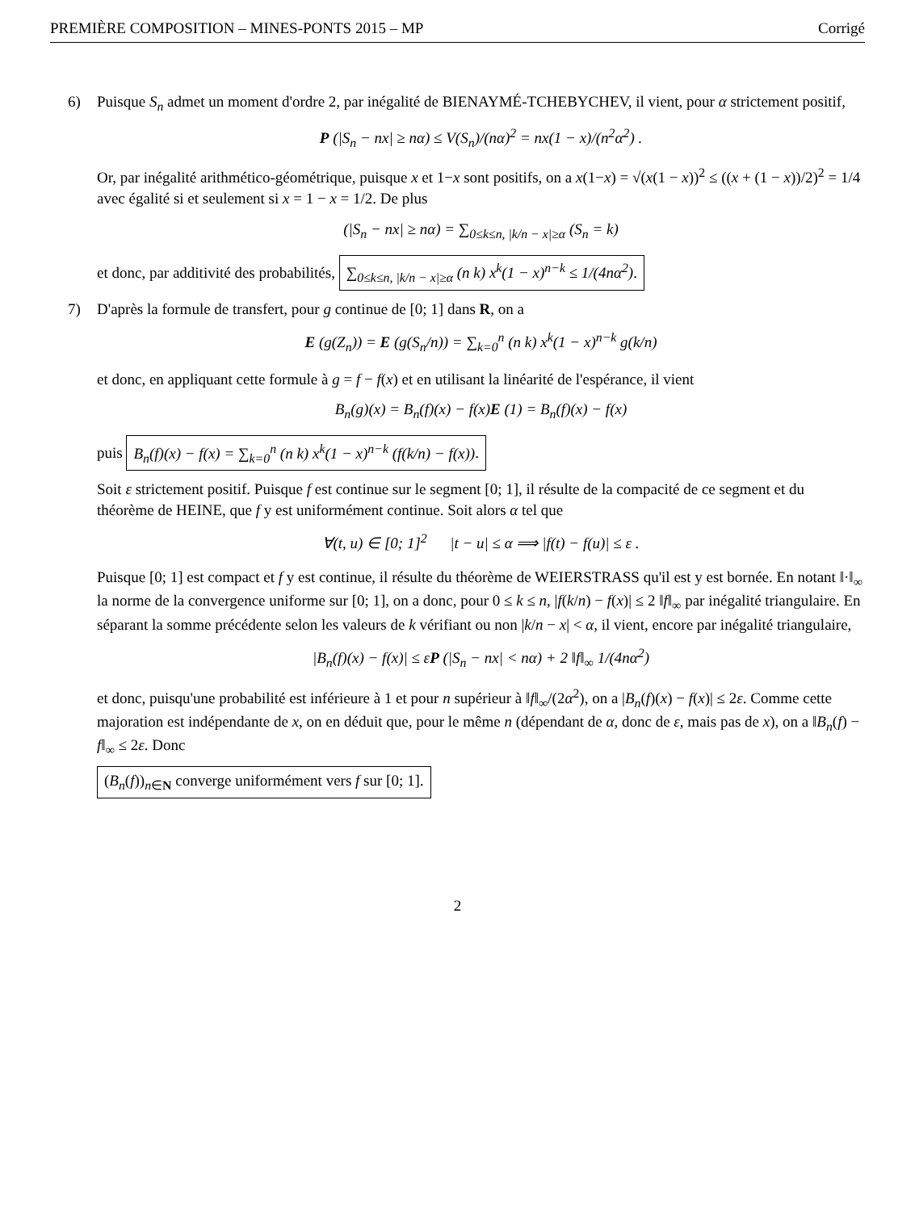PREMIÈRE COMPOSITION – MINES-PONTS 2015 – MP Corrigé
6) Puisque S<sub>n</sub> admet un moment d'ordre 2, par inégalité de BIENAYMÉ-TCHEBYCHEV, il vient, pour α strictement positif,
P (|S<sub>n</sub> − nx| ≥ nα) ≤ V(S<sub>n</sub>)/(nα)<sup>2</sup> = nx(1 − x)/(n<sup>2</sup>α<sup>2</sup>) .
Or, par inégalité arithmético-géométrique, puisque x et 1−x sont positifs, on a x(1−x) = √(x(1 − x))<sup>2</sup> ≤ ((x + (1 − x))/2)<sup>2</sup> = 1/4 avec égalité si et seulement si x = 1 − x = 1/2. De plus
(|S<sub>n</sub> − nx| ≥ nα) = ∑<sub>0≤k≤n, |k/n − x|≥α</sub> (S<sub>n</sub> = k)
et donc, par additivité des probabilités, ∑<sub>0≤k≤n, |k/n − x|≥α</sub> (n k) x<sup>k</sup>(1 − x)<sup>n−k</sup> ≤ 1/(4nα<sup>2</sup>).
7) D'après la formule de transfert, pour g continue de [0; 1] dans R, on a
E (g(Z<sub>n</sub>)) = E (g(S<sub>n</sub>/n)) = ∑<sub>k=0</sub><sup>n</sup> (n k) x<sup>k</sup>(1 − x)<sup>n−k</sup> g(k/n)
et donc, en appliquant cette formule à g = f − f(x) et en utilisant la linéarité de l'espérance, il vient
B<sub>n</sub>(g)(x) = B<sub>n</sub>(f)(x) − f(x)E (1) = B<sub>n</sub>(f)(x) − f(x)
puis B<sub>n</sub>(f)(x) − f(x) = ∑<sub>k=0</sub><sup>n</sup> (n k) x<sup>k</sup>(1 − x)<sup>n−k</sup> (f(k/n) − f(x)).
Soit ε strictement positif. Puisque f est continue sur le segment [0; 1], il résulte de la compacité de ce segment et du théorème de HEINE, que f y est uniformément continue. Soit alors α tel que
∀(t, u) ∈ [0; 1]<sup>2</sup> |t − u| ≤ α ⟹ |f(t) − f(u)| ≤ ε .
Puisque [0; 1] est compact et f y est continue, il résulte du théorème de WEIERSTRASS qu'il est y est bornée. En notant ‖·‖<sub>∞</sub> la norme de la convergence uniforme sur [0; 1], on a donc, pour 0 ≤ k ≤ n, |f(k/n) − f(x)| ≤ 2 ‖f‖<sub>∞</sub> par inégalité triangulaire. En séparant la somme précédente selon les valeurs de k vérifiant ou non |k/n − x| < α, il vient, encore par inégalité triangulaire,
|B<sub>n</sub>(f)(x) − f(x)| ≤ εP (|S<sub>n</sub> − nx| < nα) + 2 ‖f‖<sub>∞</sub> 1/(4nα<sup>2</sup>)
et donc, puisqu'une probabilité est inférieure à 1 et pour n supérieur à ‖f‖<sub>∞</sub>/(2α<sup>2</sup>), on a |B<sub>n</sub>(f)(x) − f(x)| ≤ 2ε. Comme cette majoration est indépendante de x, on en déduit que, pour le même n (dépendant de α, donc de ε, mais pas de x), on a ‖B<sub>n</sub>(f) − f‖<sub>∞</sub> ≤ 2ε. Donc
(B<sub>n</sub>(f))<sub>n∈N</sub> converge uniformément vers f sur [0; 1].
2